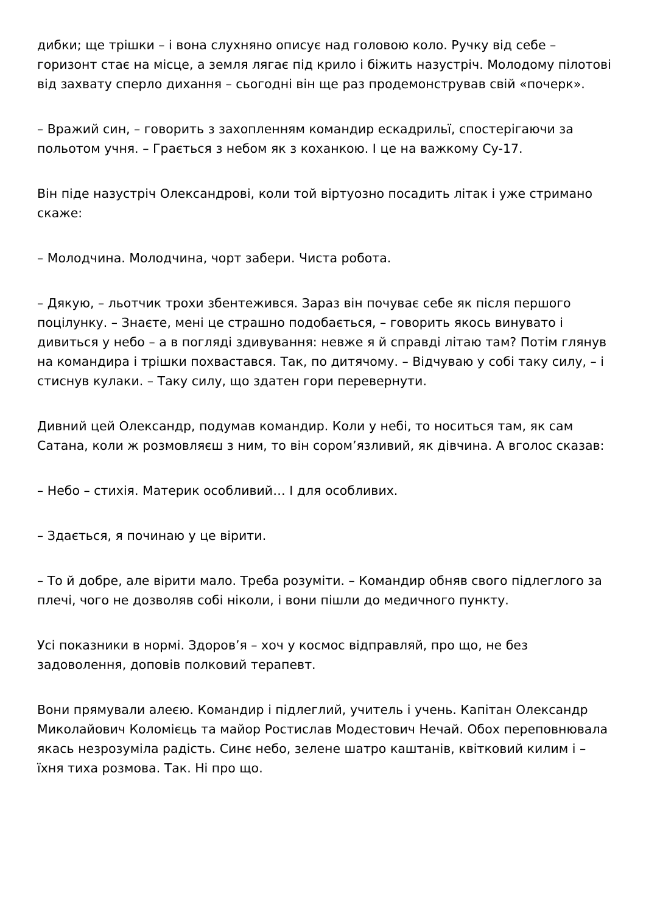дибки; ще трішки – і вона слухняно описує над головою коло. Ручку від себе – горизонт стає на місце, а земля лягає під крило і біжить назустріч. Молодому пілотові від захвату сперло дихання – сьогодні він ще раз продемонстрував свій «почерк».
– Вражий син, – говорить з захопленням командир ескадрильї, спостерігаючи за польотом учня. – Грається з небом як з коханкою. І це на важкому Су-17.
Він піде назустріч Олександрові, коли той віртуозно посадить літак і уже стримано скаже:
– Молодчина. Молодчина, чорт забери. Чиста робота.
– Дякую, – льотчик трохи збентежився. Зараз він почуває себе як після першого поцілунку. – Знаєте, мені це страшно подобається, – говорить якось винувато і дивиться у небо – а в погляді здивування: невже я й справді літаю там? Потім глянув на командира і трішки похвастався. Так, по дитячому. – Відчуваю у собі таку силу, – і стиснув кулаки. – Таку силу, що здатен гори перевернути.
Дивний цей Олександр, подумав командир. Коли у небі, то носиться там, як сам Сатана, коли ж розмовляєш з ним, то він сором’язливий, як дівчина. А вголос сказав:
– Небо – стихія. Материк особливий… І для особливих.
– Здається, я починаю у це вірити.
– То й добре, але вірити мало. Треба розуміти. – Командир обняв свого підлеглого за плечі, чого не дозволяв собі ніколи, і вони пішли до медичного пункту.
Усі показники в нормі. Здоров’я – хоч у космос відправляй, про що, не без задоволення, доповів полковий терапевт.
Вони прямували алеєю. Командир і підлеглий, учитель і учень. Капітан Олександр Миколайович Коломієць та майор Ростислав Модестович Нечай. Обох переповнювала якась незрозуміла радість. Синє небо, зелене шатро каштанів, квітковий килим і – їхня тиха розмова. Так. Ні про що.